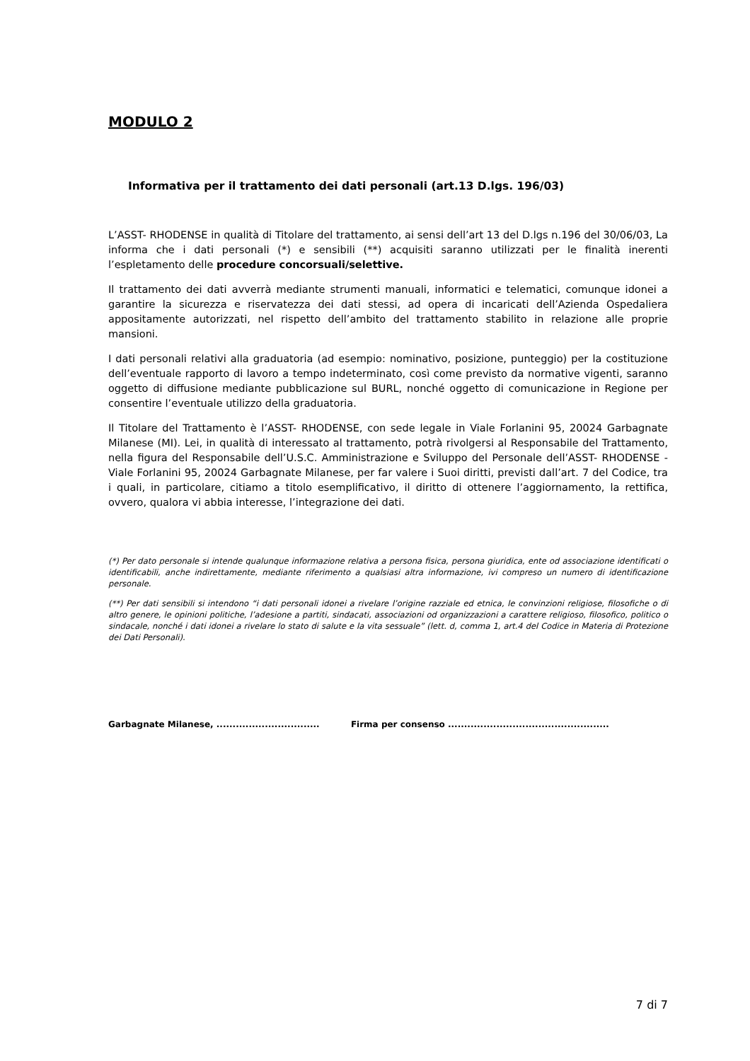MODULO 2
Informativa per il trattamento dei dati personali (art.13 D.lgs. 196/03)
L’ASST- RHODENSE in qualità di Titolare del trattamento, ai sensi dell’art 13 del D.lgs n.196 del 30/06/03, La informa che i dati personali (*) e sensibili (**) acquisiti saranno utilizzati per le finalità inerenti l’espletamento delle procedure concorsuali/selettive.
Il trattamento dei dati avverrà mediante strumenti manuali, informatici e telematici, comunque idonei a garantire la sicurezza e riservatezza dei dati stessi, ad opera di incaricati dell’Azienda Ospedaliera appositamente autorizzati, nel rispetto dell’ambito del trattamento stabilito in relazione alle proprie mansioni.
I dati personali relativi alla graduatoria (ad esempio: nominativo, posizione, punteggio) per la costituzione dell’eventuale rapporto di lavoro a tempo indeterminato, così come previsto da normative vigenti, saranno oggetto di diffusione mediante pubblicazione sul BURL, nonché oggetto di comunicazione in Regione per consentire l’eventuale utilizzo della graduatoria.
Il Titolare del Trattamento è l’ASST- RHODENSE, con sede legale in Viale Forlanini 95, 20024 Garbagnate Milanese (MI). Lei, in qualità di interessato al trattamento, potrà rivolgersi al Responsabile del Trattamento, nella figura del Responsabile dell’U.S.C. Amministrazione e Sviluppo del Personale dell’ASST- RHODENSE - Viale Forlanini 95, 20024 Garbagnate Milanese, per far valere i Suoi diritti, previsti dall’art. 7 del Codice, tra i quali, in particolare, citiamo a titolo esemplificativo, il diritto di ottenere l’aggiornamento, la rettifica, ovvero, qualora vi abbia interesse, l’integrazione dei dati.
(*) Per dato personale si intende qualunque informazione relativa a persona fisica, persona giuridica, ente od associazione identificati o identificabili, anche indirettamente, mediante riferimento a qualsiasi altra informazione, ivi compreso un numero di identificazione personale.
(**) Per dati sensibili si intendono “i dati personali idonei a rivelare l’origine razziale ed etnica, le convinzioni religiose, filosofiche o di altro genere, le opinioni politiche, l’adesione a partiti, sindacati, associazioni od organizzazioni a carattere religioso, filosofico, politico o sindacale, nonché i dati idonei a rivelare lo stato di salute e la vita sessuale” (lett. d, comma 1, art.4 del Codice in Materia di Protezione dei Dati Personali).
Garbagnate Milanese, ................................ Firma per consenso ..................................................
7 di 7